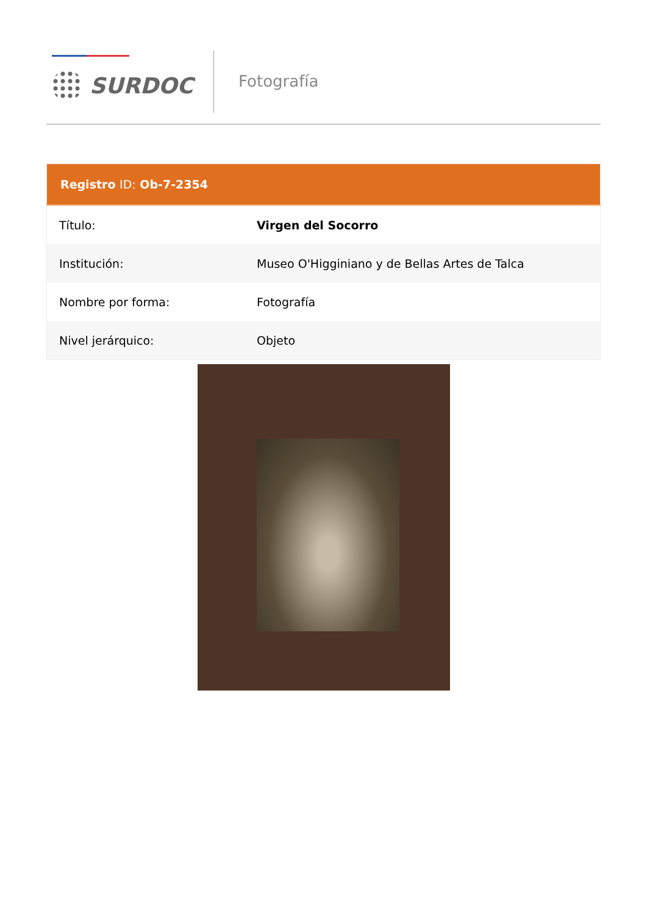SURDOC
Fotografía
| Registro ID: Ob-7-2354 | |
| --- | --- |
| Título: | Virgen del Socorro |
| Institución: | Museo O'Higginiano y de Bellas Artes de Talca |
| Nombre por forma: | Fotografía |
| Nivel jerárquico: | Objeto |